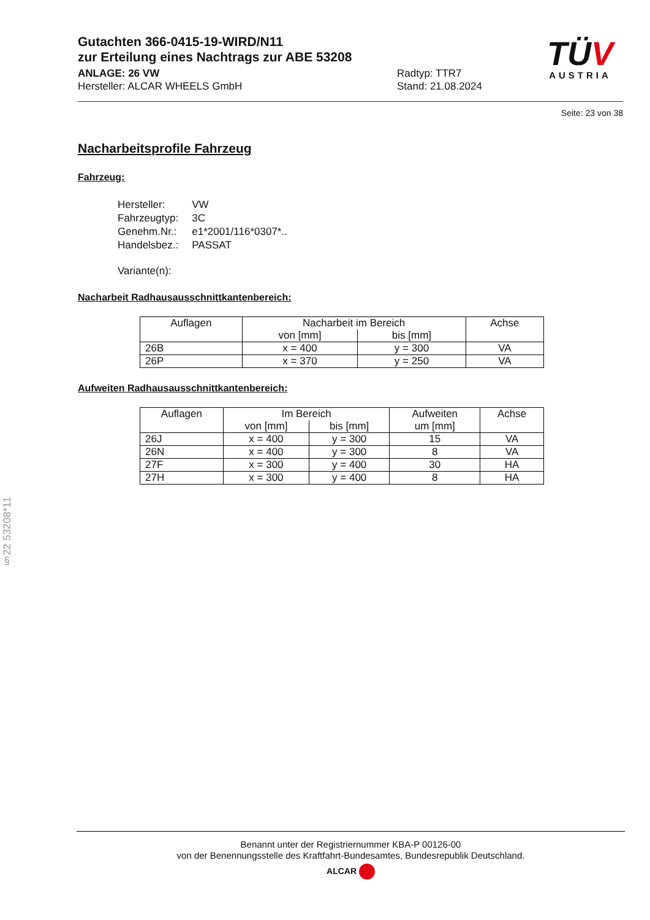TÜV
AUSTRIA
Gutachten 366-0415-19-WIRD/N11
zur Erteilung eines Nachtrags zur ABE 53208
ANLAGE: 26 VW
Hersteller: ALCAR WHEELS GmbH
Radtyp: TTR7
Stand: 21.08.2024
Seite: 23 von 38
Nacharbeitsprofile Fahrzeug
Fahrzeug:
| Hersteller: | VW |
| Fahrzeugtyp: | 3C |
| Genehm.Nr.: | e1*2001/116*0307*.. |
| Handelsbez.: | PASSAT |
| Variante(n): | |
Nacharbeit Radhausausschnittkantenbereich:
| Auflagen | Nacharbeit im Bereich | | Achse |
| --- | --- | --- | --- |
| | von [mm] | bis [mm] | |
| 26B | x = 400 | y = 300 | VA |
| 26P | x = 370 | y = 250 | VA |
Aufweiten Radhausausschnittkantenbereich:
| Auflagen | Im Bereich | | Aufweiten | Achse |
| --- | --- | --- | --- | --- |
| | von [mm] | bis [mm] | um [mm] | |
| 26J | x = 400 | y = 300 | 15 | VA |
| 26N | x = 400 | y = 300 | 8 | VA |
| 27F | x = 300 | y = 400 | 30 | HA |
| 27H | x = 300 | y = 400 | 8 | HA |
§22 53208*11
Benannt unter der Registriernummer KBA-P 00126-00
von der Benennungsstelle des Kraftfahrt-Bundesamtes, Bundesrepublik Deutschland.
ALCAR